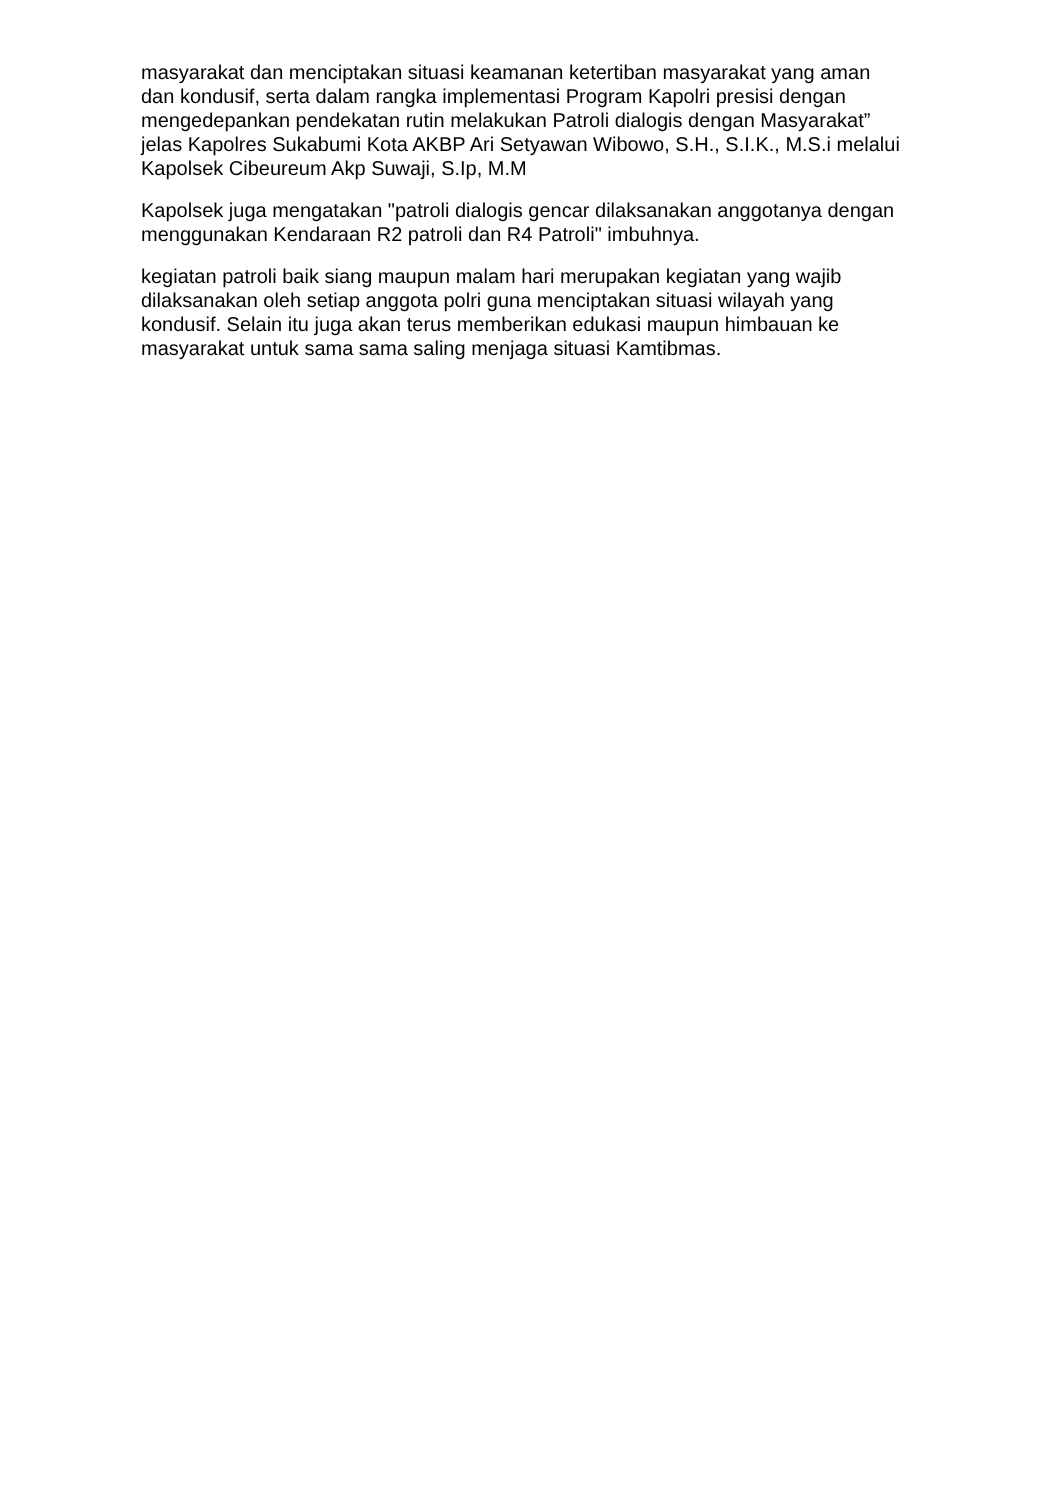masyarakat dan menciptakan situasi keamanan ketertiban masyarakat yang aman dan kondusif, serta dalam rangka implementasi Program Kapolri presisi dengan mengedepankan pendekatan rutin melakukan Patroli dialogis dengan Masyarakat” jelas Kapolres Sukabumi Kota AKBP Ari Setyawan Wibowo, S.H., S.I.K., M.S.i melalui Kapolsek Cibeureum Akp Suwaji, S.Ip, M.M
Kapolsek juga mengatakan "patroli dialogis gencar dilaksanakan anggotanya dengan menggunakan Kendaraan R2 patroli dan R4 Patroli" imbuhnya.
kegiatan patroli baik siang maupun malam hari merupakan kegiatan yang wajib dilaksanakan oleh setiap anggota polri guna menciptakan situasi wilayah yang kondusif. Selain itu juga akan terus memberikan edukasi maupun himbauan ke masyarakat untuk sama sama saling menjaga situasi Kamtibmas.